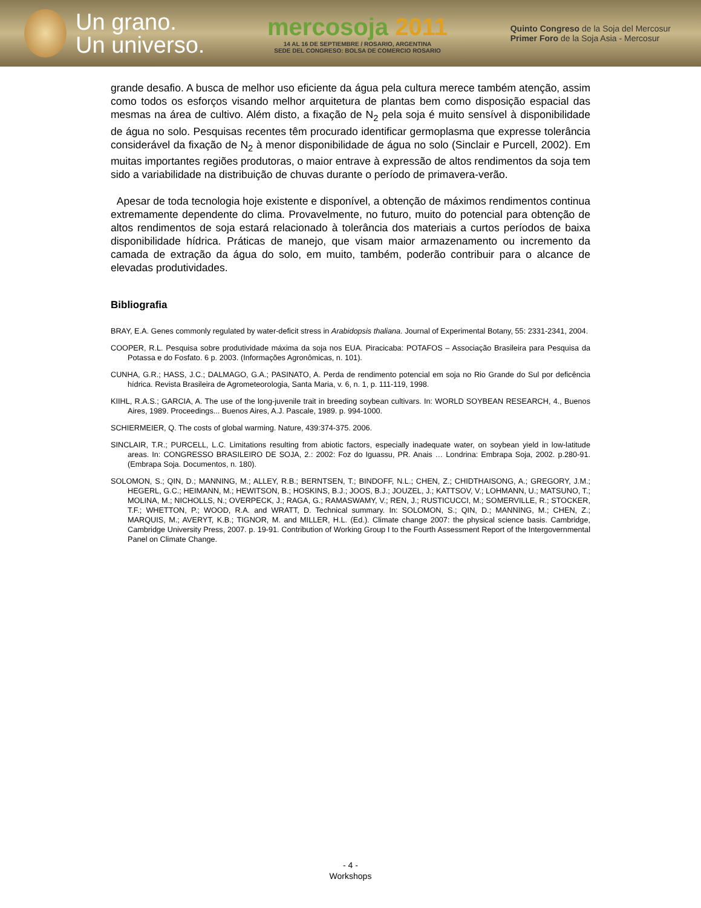Un grano.
Un universo.
mercosoja 2011
14 AL 16 DE SEPTIEMBRE / ROSARIO, ARGENTINA
SEDE DEL CONGRESO: BOLSA DE COMERCIO ROSARIO
Quinto Congreso de la Soja del Mercosur
Primer Foro de la Soja Asia - Mercosur
grande desafio. A busca de melhor uso eficiente da água pela cultura merece também atenção, assim como todos os esforços visando melhor arquitetura de plantas bem como disposição espacial das mesmas na área de cultivo. Além disto, a fixação de N<sub>2</sub> pela soja é muito sensível à disponibilidade de água no solo. Pesquisas recentes têm procurado identificar germoplasma que expresse tolerância considerável da fixação de N<sub>2</sub> à menor disponibilidade de água no solo (Sinclair e Purcell, 2002). Em muitas importantes regiões produtoras, o maior entrave à expressão de altos rendimentos da soja tem sido a variabilidade na distribuição de chuvas durante o período de primavera-verão.
Apesar de toda tecnologia hoje existente e disponível, a obtenção de máximos rendimentos continua extremamente dependente do clima. Provavelmente, no futuro, muito do potencial para obtenção de altos rendimentos de soja estará relacionado à tolerância dos materiais a curtos períodos de baixa disponibilidade hídrica. Práticas de manejo, que visam maior armazenamento ou incremento da camada de extração da água do solo, em muito, também, poderão contribuir para o alcance de elevadas produtividades.
Bibliografia
BRAY, E.A. Genes commonly regulated by water-deficit stress in Arabidopsis thaliana. Journal of Experimental Botany, 55: 2331-2341, 2004.
COOPER, R.L. Pesquisa sobre produtividade máxima da soja nos EUA. Piracicaba: POTAFOS – Associação Brasileira para Pesquisa da Potassa e do Fosfato. 6 p. 2003. (Informações Agronômicas, n. 101).
CUNHA, G.R.; HASS, J.C.; DALMAGO, G.A.; PASINATO, A. Perda de rendimento potencial em soja no Rio Grande do Sul por deficência hídrica. Revista Brasileira de Agrometeorologia, Santa Maria, v. 6, n. 1, p. 111-119, 1998.
KIIHL, R.A.S.; GARCIA, A. The use of the long-juvenile trait in breeding soybean cultivars. In: WORLD SOYBEAN RESEARCH, 4., Buenos Aires, 1989. Proceedings... Buenos Aires, A.J. Pascale, 1989. p. 994-1000.
SCHIERMEIER, Q. The costs of global warming. Nature, 439:374-375. 2006.
SINCLAIR, T.R.; PURCELL, L.C. Limitations resulting from abiotic factors, especially inadequate water, on soybean yield in low-latitude areas. In: CONGRESSO BRASILEIRO DE SOJA, 2.: 2002: Foz do Iguassu, PR. Anais … Londrina: Embrapa Soja, 2002. p.280-91. (Embrapa Soja. Documentos, n. 180).
SOLOMON, S.; QIN, D.; MANNING, M.; ALLEY, R.B.; BERNTSEN, T.; BINDOFF, N.L.; CHEN, Z.; CHIDTHAISONG, A.; GREGORY, J.M.; HEGERL, G.C.; HEIMANN, M.; HEWITSON, B.; HOSKINS, B.J.; JOOS, B.J.; JOUZEL, J.; KATTSOV, V.; LOHMANN, U.; MATSUNO, T.; MOLINA, M.; NICHOLLS, N.; OVERPECK, J.; RAGA, G.; RAMASWAMY, V.; REN, J.; RUSTICUCCI, M.; SOMERVILLE, R.; STOCKER, T.F.; WHETTON, P.; WOOD, R.A. and WRATT, D. Technical summary. In: SOLOMON, S.; QIN, D.; MANNING, M.; CHEN, Z.; MARQUIS, M.; AVERYT, K.B.; TIGNOR, M. and MILLER, H.L. (Ed.). Climate change 2007: the physical science basis. Cambridge, Cambridge University Press, 2007. p. 19-91. Contribution of Working Group I to the Fourth Assessment Report of the Intergovernmental Panel on Climate Change.
- 4 -
Workshops